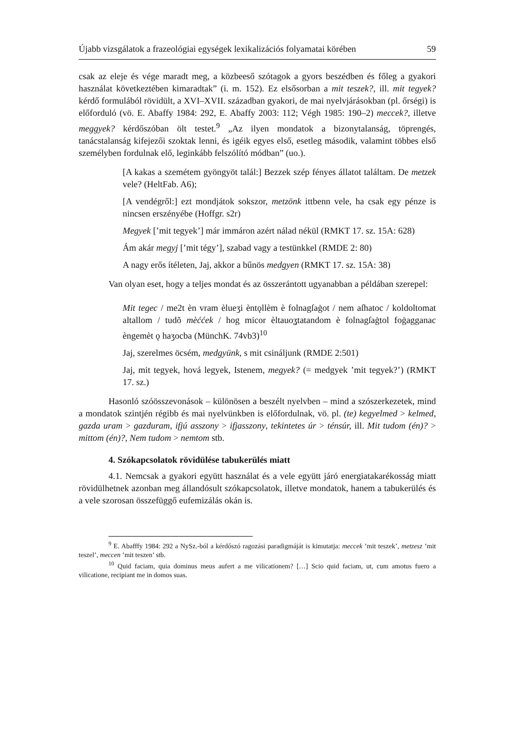Újabb vizsgálatok a frazeológiai egységek lexikalizációs folyamatai körében 59
csak az eleje és vége maradt meg, a közbeeső szótagok a gyors beszédben és főleg a gyakori használat következtében kimaradtak” (i. m. 152). Ez elsősorban a mit teszek?, ill. mit tegyek? kérdő formulából rövidült, a XVI–XVII. században gyakori, de mai nyelvjárásokban (pl. őrségi) is előforduló (vö. E. Abaffy 1984: 292, E. Abaffy 2003: 112; Végh 1985: 190–2) meccek?, illetve meggyek? kérdőszóban ölt testet.<sup>9</sup> „Az ilyen mondatok a bizonytalanság, töprengés, tanácstalanság kifejezői szoktak lenni, és igéik egyes első, esetleg második, valamint többes első személyben fordulnak elő, leginkább felszólító módban” (uo.).
[A kakas a szemétem gyöngyöt talál:] Bezzek szép fényes állatot találtam. De metzek vele? (HeltFab. A6);
[A vendégről:] ezt mondjátok sokszor, metzönk ittbenn vele, ha csak egy pénze is nincsen erszényébe (Hoffgr. s2r)
Megyek [’mit tegyek’] már immáron azért nálad nékül (RMKT 17. sz. 15A: 628)
Ám akár megyj [’mit tégy’], szabad vagy a testünkkel (RMDE 2: 80)
A nagy erős ítéleten, Jaj, akkor a bűnös medgyen (RMKT 17. sz. 15A: 38)
Van olyan eset, hogy a teljes mondat és az összerántott ugyanabban a példában szerepel:
Mit tegec / me2t èn vram èlueʒi èntǫllèm è folnagſaġot / nem aſhatoc / koldoltomat altallom / tudõ mèććek / hog micor èltauoʓtatandom è folnagſaġtol foġagganac èngemèt ǫ haʒocba (MünchK. 74vb3)<sup>10</sup>
Jaj, szerelmes öcsém, medgyünk, s mit csináljunk (RMDE 2:501)
Jaj, mit tegyek, hová legyek, Istenem, megyek? (= medgyek ’mit tegyek?’) (RMKT 17. sz.)
Hasonló szóösszevonások – különösen a beszélt nyelvben – mind a szószerkezetek, mind a mondatok szintjén régibb és mai nyelvünkben is előfordulnak, vö. pl. (te) kegyelmed > kelmed, gazda uram > gazduram, ifjú asszony > ifjasszony, tekintetes úr > ténsúr, ill. Mit tudom (én)? > mittom (én)?, Nem tudom > nemtom stb.
4. Szókapcsolatok rövidülése tabukerülés miatt
4.1. Nemcsak a gyakori együtt használat és a vele együtt járó energiatakarékosság miatt rövidülhetnek azonban meg állandósult szókapcsolatok, illetve mondatok, hanem a tabukerülés és a vele szorosan összefüggő eufemizálás okán is.
<sup>9</sup> E. Abafffy 1984: 292 a NySz.-ból a kérdőszó ragozási paradigmáját is kimutatja: meccek ’mit teszek’, metzesz ’mit teszel’, meccen ’mit teszen’ stb.
<sup>10</sup> Quid faciam, quia dominus meus aufert a me vilicationem? […] Scio quid faciam, ut, cum amotus fuero a vilicatione, recipiant me in domos suas.